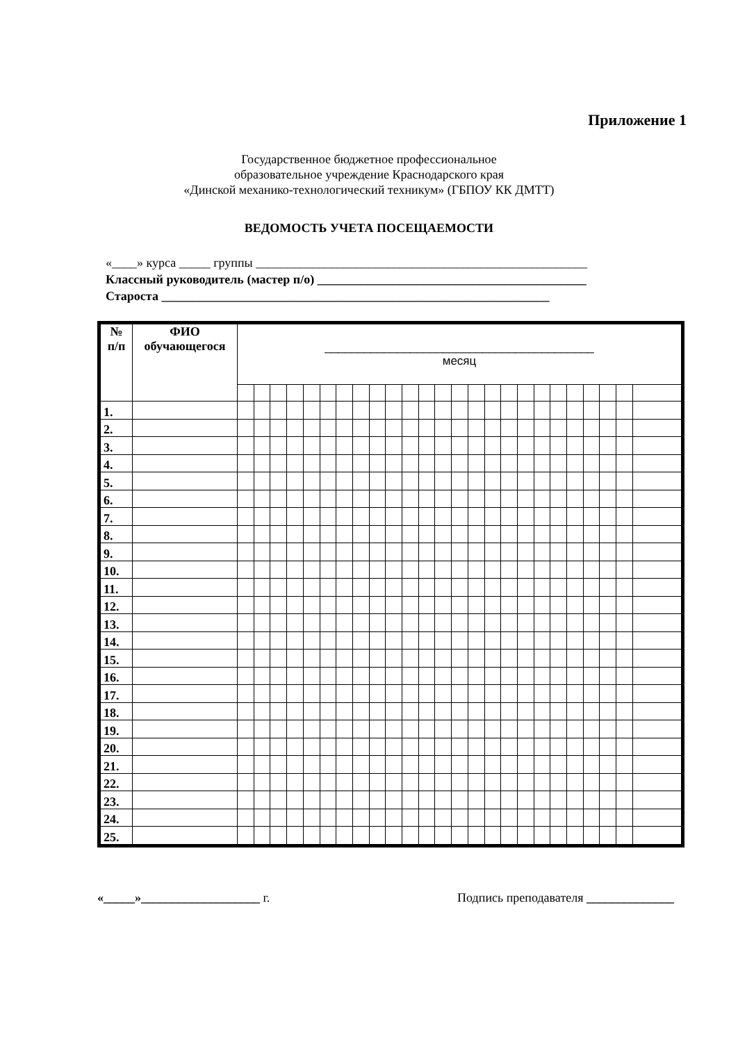Приложение 1
Государственное бюджетное профессиональное
образовательное учреждение Краснодарского края
«Динской механико-технологический техникум» (ГБПОУ КК ДМТТ)
ВЕДОМОСТЬ УЧЕТА ПОСЕЩАЕМОСТИ
«____» курса _____ группы _____________________________________________________
Классный руководитель (мастер п/о) ___________________________________________
Староста ______________________________________________________________
| № п/п | ФИО обучающегося | _________________________________________ месяц | | | | | | | | | | | | | | | | | | | | | | | | |
| --- | --- | --- | --- | --- | --- | --- | --- | --- | --- | --- | --- | --- | --- | --- | --- | --- | --- | --- | --- | --- | --- | --- | --- | --- | --- | --- |
| 1. | | | | | | | | | | | | | | | | | | | | | | | | | | |
| 2. | | | | | | | | | | | | | | | | | | | | | | | | | | |
| 3. | | | | | | | | | | | | | | | | | | | | | | | | | | |
| 4. | | | | | | | | | | | | | | | | | | | | | | | | | | |
| 5. | | | | | | | | | | | | | | | | | | | | | | | | | | |
| 6. | | | | | | | | | | | | | | | | | | | | | | | | | | |
| 7. | | | | | | | | | | | | | | | | | | | | | | | | | | |
| 8. | | | | | | | | | | | | | | | | | | | | | | | | | | |
| 9. | | | | | | | | | | | | | | | | | | | | | | | | | | |
| 10. | | | | | | | | | | | | | | | | | | | | | | | | | | |
| 11. | | | | | | | | | | | | | | | | | | | | | | | | | | |
| 12. | | | | | | | | | | | | | | | | | | | | | | | | | | |
| 13. | | | | | | | | | | | | | | | | | | | | | | | | | | |
| 14. | | | | | | | | | | | | | | | | | | | | | | | | | | |
| 15. | | | | | | | | | | | | | | | | | | | | | | | | | | |
| 16. | | | | | | | | | | | | | | | | | | | | | | | | | | |
| 17. | | | | | | | | | | | | | | | | | | | | | | | | | | |
| 18. | | | | | | | | | | | | | | | | | | | | | | | | | | |
| 19. | | | | | | | | | | | | | | | | | | | | | | | | | | |
| 20. | | | | | | | | | | | | | | | | | | | | | | | | | | |
| 21. | | | | | | | | | | | | | | | | | | | | | | | | | | |
| 22. | | | | | | | | | | | | | | | | | | | | | | | | | | |
| 23. | | | | | | | | | | | | | | | | | | | | | | | | | | |
| 24. | | | | | | | | | | | | | | | | | | | | | | | | | | |
| 25. | | | | | | | | | | | | | | | | | | | | | | | | | | |
«_____»___________________ г. Подпись преподавателя ______________